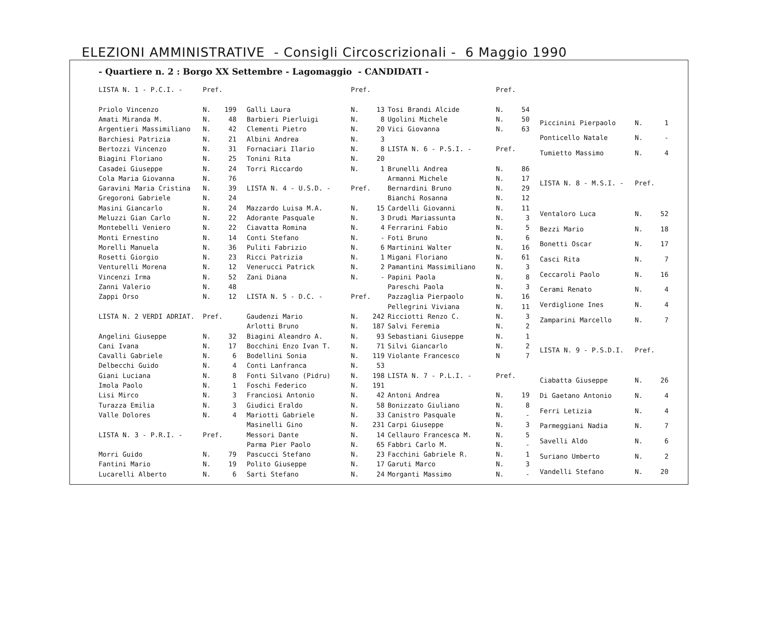ELEZIONI AMMINISTRATIVE - Consigli Circoscrizionali - 6 Maggio 1990
- Quartiere n. 2 : Borgo XX Settembre - Lagomaggio - CANDIDATI -
| LISTA N. 1 - P.C.I. - | Pref. | |
| Priolo Vincenzo | N. | 199 |
| Amati Miranda M. | N. | 48 |
| Argentieri Massimiliano | N. | 42 |
| Barchiesi Patrizia | N. | 21 |
| Bertozzi Vincenzo | N. | 31 |
| Biagini Floriano | N. | 25 |
| Casadei Giuseppe | N. | 24 |
| Cola Maria Giovanna | N. | 76 |
| Garavini Maria Cristina | N. | 39 |
| Gregoroni Gabriele | N. | 24 |
| Masini Giancarlo | N. | 24 |
| Meluzzi Gian Carlo | N. | 22 |
| Montebelli Veniero | N. | 22 |
| Monti Ernestino | N. | 14 |
| Morelli Manuela | N. | 36 |
| Rosetti Giorgio | N. | 23 |
| Venturelli Morena | N. | 12 |
| Vincenzi Irma | N. | 52 |
| Zanni Valerio | N. | 48 |
| Zappi Orso | N. | 12 |
| LISTA N. 2 VERDI ADRIAT. | Pref. | |
| Angelini Giuseppe | N. | 32 |
| Cani Ivana | N. | 17 |
| Cavalli Gabriele | N. | 6 |
| Delbecchi Guido | N. | 4 |
| Giani Luciana | N. | 8 |
| Imola Paolo | N. | 1 |
| Lisi Mirco | N. | 3 |
| Turazza Emilia | N. | 3 |
| Valle Dolores | N. | 4 |
| LISTA N. 3 - P.R.I. - | Pref. | |
| Morri Guido | N. | 79 |
| Fantini Mario | N. | 19 |
| Lucarelli Alberto | N. | 6 |
| | Pref. | |
| Galli Laura | N. | 13 |
| Barbieri Pierluigi | N. | 8 |
| Clementi Pietro | N. | 20 |
| Albini Andrea | N. | 3 |
| Fornaciari Ilario | N. | 8 |
| Tonini Rita | N. | 20 |
| Torri Riccardo | N. | 1 |
| LISTA N. 4 - U.S.D. - | Pref. | |
| Mazzardo Luisa M.A. | N. | 15 |
| Adorante Pasquale | N. | 3 |
| Ciavatta Romina | N. | 4 |
| Conti Stefano | N. | - |
| Puliti Fabrizio | N. | 6 |
| Ricci Patrizia | N. | 1 |
| Venerucci Patrick | N. | 2 |
| Zani Diana | N. | - |
| LISTA N. 5 - D.C. - | Pref. | |
| Gaudenzi Mario | N. | 242 |
| Arlotti Bruno | N. | 187 |
| Biagini Aleandro A. | N. | 93 |
| Bocchini Enzo Ivan T. | N. | 71 |
| Bodellini Sonia | N. | 119 |
| Conti Lanfranca | N. | 53 |
| Fonti Silvano (Pidru) | N. | 198 |
| Foschi Federico | N. | 191 |
| Franciosi Antonio | N. | 42 |
| Giudici Eraldo | N. | 58 |
| Mariotti Gabriele | N. | 33 |
| Masinelli Gino | N. | 231 |
| Messori Dante | N. | 14 |
| Parma Pier Paolo | N. | 65 |
| Pascucci Stefano | N. | 23 |
| Polito Giuseppe | N. | 17 |
| Sarti Stefano | N. | 24 |
| | Pref. | |
| Tosi Brandi Alcide | N. | 54 |
| Ugolini Michele | N. | 50 |
| Vici Giovanna | N. | 63 |
| LISTA N. 6 - P.S.I. - | Pref. | |
| Brunelli Andrea | N. | 86 |
| Armanni Michele | N. | 17 |
| Bernardini Bruno | N. | 29 |
| Bianchi Rosanna | N. | 12 |
| Cardelli Giovanni | N. | 11 |
| Drudi Mariassunta | N. | 3 |
| Ferrarini Fabio | N. | 5 |
| Foti Bruno | N. | 6 |
| Martinini Walter | N. | 16 |
| Migani Floriano | N. | 61 |
| Pamantini Massimiliano | N. | 3 |
| Papini Paola | N. | 8 |
| Pareschi Paola | N. | 3 |
| Pazzaglia Pierpaolo | N. | 16 |
| Pellegrini Viviana | N. | 11 |
| Ricciotti Renzo C. | N. | 3 |
| Salvi Feremia | N. | 2 |
| Sebastiani Giuseppe | N. | 1 |
| Silvi Giancarlo | N. | 2 |
| Violante Francesco | N | 7 |
| LISTA N. 7 - P.L.I. - | Pref. | |
| Antoni Andrea | N. | 19 |
| Bonizzato Giuliano | N. | 8 |
| Canistro Pasquale | N. | - |
| Carpi Giuseppe | N. | 3 |
| Cellauro Francesca M. | N. | 5 |
| Fabbri Carlo M. | N. | - |
| Facchini Gabriele R. | N. | 1 |
| Garuti Marco | N. | 3 |
| Morganti Massimo | N. | - |
| Piccinini Pierpaolo | N. | 1 |
| Ponticello Natale | N. | - |
| Tumietto Massimo | N. | 4 |
| LISTA N. 8 - M.S.I. - | Pref. | |
| Ventaloro Luca | N. | 52 |
| Bezzi Mario | N. | 18 |
| Bonetti Oscar | N. | 17 |
| Casci Rita | N. | 7 |
| Ceccaroli Paolo | N. | 16 |
| Cerami Renato | N. | 4 |
| Verdiglione Ines | N. | 4 |
| Zamparini Marcello | N. | 7 |
| LISTA N. 9 - P.S.D.I. | Pref. | |
| Ciabatta Giuseppe | N. | 26 |
| Di Gaetano Antonio | N. | 4 |
| Ferri Letizia | N. | 4 |
| Parmeggiani Nadia | N. | 7 |
| Savelli Aldo | N. | 6 |
| Suriano Umberto | N. | 2 |
| Vandelli Stefano | N. | 20 |